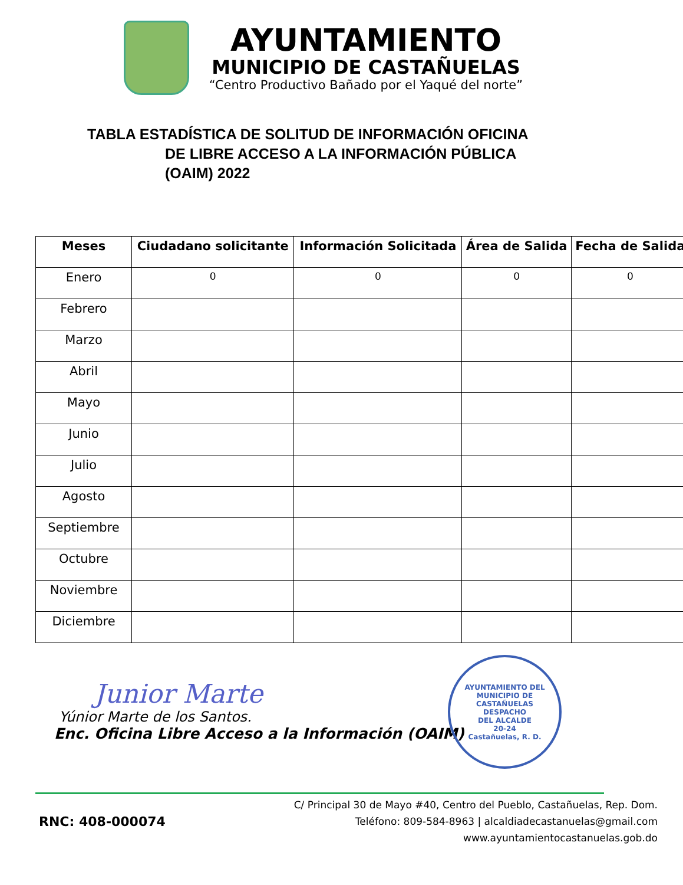AYUNTAMIENTO
MUNICIPIO DE CASTAÑUELAS
“Centro Productivo Bañado por el Yaqué del norte”
TABLA ESTADÍSTICA DE SOLITUD DE INFORMACIÓN OFICINA
DE LIBRE ACCESO A LA INFORMACIÓN PÚBLICA
(OAIM) 2022
| Meses | Ciudadano solicitante | Información Solicitada | Área de Salida | Fecha de Salida |
| --- | --- | --- | --- | --- |
| Enero | 0 | 0 | 0 | 0 |
| Febrero | | | | |
| Marzo | | | | |
| Abril | | | | |
| Mayo | | | | |
| Junio | | | | |
| Julio | | | | |
| Agosto | | | | |
| Septiembre | | | | |
| Octubre | | | | |
| Noviembre | | | | |
| Diciembre | | | | |
Junior Marte
Yúnior Marte de los Santos.
Enc. Oficina Libre Acceso a la Información (OAIM)
AYUNTAMIENTO DEL MUNICIPIO DE CASTAÑUELAS
DESPACHO
DEL ALCALDE
20-24
Castañuelas, R. D.
RNC: 408-000074
C/ Principal 30 de Mayo #40, Centro del Pueblo, Castañuelas, Rep. Dom.
Teléfono: 809-584-8963 | alcaldiadecastanuelas@gmail.com
www.ayuntamientocastanuelas.gob.do